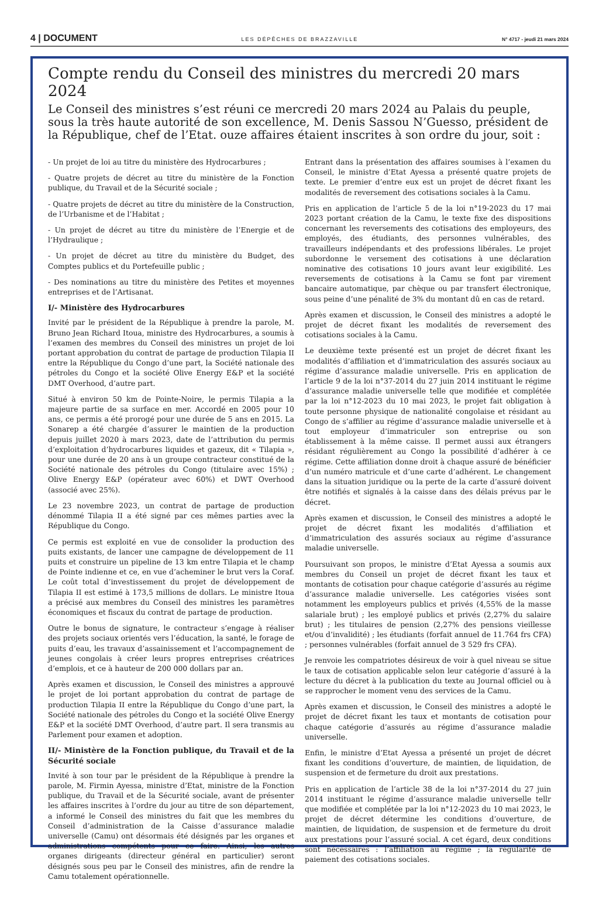4 | DOCUMENT LES DÉPÊCHES DE BRAZZAVILLE N° 4717 - jeudi 21 mars 2024
Compte rendu du Conseil des ministres du mercredi 20 mars 2024
Le Conseil des ministres s’est réuni ce mercredi 20 mars 2024 au Palais du peuple, sous la très haute autorité de son excellence, M. Denis Sassou N’Guesso, président de la République, chef de l’Etat. ouze affaires étaient inscrites à son ordre du jour, soit :
- Un projet de loi au titre du ministère des Hydrocarbures ;
- Quatre projets de décret au titre du ministère de la Fonction publique, du Travail et de la Sécurité sociale ;
- Quatre projets de décret au titre du ministère de la Construction, de l’Urbanisme et de l’Habitat ;
- Un projet de décret au titre du ministère de l’Energie et de l’Hydraulique ;
- Un projet de décret au titre du ministère du Budget, des Comptes publics et du Portefeuille public ;
- Des nominations au titre du ministère des Petites et moyennes entreprises et de l’Artisanat.
I/- Ministère des Hydrocarbures
Invité par le président de la République à prendre la parole, M. Bruno Jean Richard Itoua, ministre des Hydrocarbures, a soumis à l’examen des membres du Conseil des ministres un projet de loi portant approbation du contrat de partage de production Tilapia II entre la République du Congo d’une part, la Société nationale des pétroles du Congo et la société Olive Energy E&P et la société DMT Overhood, d’autre part.
Situé à environ 50 km de Pointe-Noire, le permis Tilapia a la majeure partie de sa surface en mer. Accordé en 2005 pour 10 ans, ce permis a été prorogé pour une durée de 5 ans en 2015. La Sonarep a été chargée d’assurer le maintien de la production depuis juillet 2020 à mars 2023, date de l’attribution du permis d’exploitation d’hydrocarbures liquides et gazeux, dit « Tilapia », pour une durée de 20 ans à un groupe contracteur constitué de la Société nationale des pétroles du Congo (titulaire avec 15%) ; Olive Energy E&P (opérateur avec 60%) et DWT Overhood (associé avec 25%).
Le 23 novembre 2023, un contrat de partage de production dénommé Tilapia II a été signé par ces mêmes parties avec la République du Congo.
Ce permis est exploité en vue de consolider la production des puits existants, de lancer une campagne de développement de 11 puits et construire un pipeline de 13 km entre Tilapia et le champ de Pointe indienne et ce, en vue d’acheminer le brut vers la Coraf. Le coût total d’investissement du projet de développement de Tilapia II est estimé à 173,5 millions de dollars. Le ministre Itoua a précisé aux membres du Conseil des ministres les paramètres économiques et fiscaux du contrat de partage de production.
Outre le bonus de signature, le contracteur s’engage à réaliser des projets sociaux orientés vers l’éducation, la santé, le forage de puits d’eau, les travaux d’assainissement et l’accompagnement de jeunes congolais à créer leurs propres entreprises créatrices d’emplois, et ce à hauteur de 200 000 dollars par an.
Après examen et discussion, le Conseil des ministres a approuvé le projet de loi portant approbation du contrat de partage de production Tilapia II entre la République du Congo d’une part, la Société nationale des pétroles du Congo et la société Olive Energy E&P et la société DMT Overhood, d’autre part. Il sera transmis au Parlement pour examen et adoption.
II/- Ministère de la Fonction publique, du Travail et de la Sécurité sociale
Invité à son tour par le président de la République à prendre la parole, M. Firmin Ayessa, ministre d’Etat, ministre de la Fonction publique, du Travail et de la Sécurité sociale, avant de présenter les affaires inscrites à l’ordre du jour au titre de son département, a informé le Conseil des ministres du fait que les membres du Conseil d’administration de la Caisse d’assurance maladie universelle (Camu) ont désormais été désignés par les organes et administrations compétents pour ce faire. Ainsi, les autres organes dirigeants (directeur général en particulier) seront désignés sous peu par le Conseil des ministres, afin de rendre la Camu totalement opérationnelle.
Entrant dans la présentation des affaires soumises à l’examen du Conseil, le ministre d’Etat Ayessa a présenté quatre projets de texte. Le premier d’entre eux est un projet de décret fixant les modalités de reversement des cotisations sociales à la Camu.
Pris en application de l’article 5 de la loi n°19-2023 du 17 mai 2023 portant création de la Camu, le texte fixe des dispositions concernant les reversements des cotisations des employeurs, des employés, des étudiants, des personnes vulnérables, des travailleurs indépendants et des professions libérales. Le projet subordonne le versement des cotisations à une déclaration nominative des cotisations 10 jours avant leur exigibilité. Les reversements de cotisations à la Camu se font par virement bancaire automatique, par chèque ou par transfert électronique, sous peine d’une pénalité de 3% du montant dû en cas de retard.
Après examen et discussion, le Conseil des ministres a adopté le projet de décret fixant les modalités de reversement des cotisations sociales à la Camu.
Le deuxième texte présenté est un projet de décret fixant les modalités d’affiliation et d’immatriculation des assurés sociaux au régime d’assurance maladie universelle. Pris en application de l’article 9 de la loi n°37-2014 du 27 juin 2014 instituant le régime d’assurance maladie universelle telle que modifiée et complétée par la loi n°12-2023 du 10 mai 2023, le projet fait obligation à toute personne physique de nationalité congolaise et résidant au Congo de s’affilier au régime d’assurance maladie universelle et à tout employeur d’immatriculer son entreprise ou son établissement à la même caisse. Il permet aussi aux étrangers résidant régulièrement au Congo la possibilité d’adhérer à ce régime. Cette affiliation donne droit à chaque assuré de bénéficier d’un numéro matricule et d’une carte d’adhérent. Le changement dans la situation juridique ou la perte de la carte d’assuré doivent être notifiés et signalés à la caisse dans des délais prévus par le décret.
Après examen et discussion, le Conseil des ministres a adopté le projet de décret fixant les modalités d’affiliation et d’immatriculation des assurés sociaux au régime d’assurance maladie universelle.
Poursuivant son propos, le ministre d’Etat Ayessa a soumis aux membres du Conseil un projet de décret fixant les taux et montants de cotisation pour chaque catégorie d’assurés au régime d’assurance maladie universelle. Les catégories visées sont notamment les employeurs publics et privés (4,55% de la masse salariale brut) ; les employé publics et privés (2,27% du salaire brut) ; les titulaires de pension (2,27% des pensions vieillesse et/ou d’invalidité) ; les étudiants (forfait annuel de 11.764 frs CFA) ; personnes vulnérables (forfait annuel de 3 529 frs CFA).
Je renvoie les compatriotes désireux de voir à quel niveau se situe le taux de cotisation applicable selon leur catégorie d’assuré à la lecture du décret à la publication du texte au Journal officiel ou à se rapprocher le moment venu des services de la Camu.
Après examen et discussion, le Conseil des ministres a adopté le projet de décret fixant les taux et montants de cotisation pour chaque catégorie d’assurés au régime d’assurance maladie universelle.
Enfin, le ministre d’Etat Ayessa a présenté un projet de décret fixant les conditions d’ouverture, de maintien, de liquidation, de suspension et de fermeture du droit aux prestations.
Pris en application de l’article 38 de la loi n°37-2014 du 27 juin 2014 instituant le régime d’assurance maladie universelle tellr que modifiée et complétée par la loi n°12-2023 du 10 mai 2023, le projet de décret détermine les conditions d’ouverture, de maintien, de liquidation, de suspension et de fermeture du droit aux prestations pour l’assuré social. A cet égard, deux conditions sont nécessaires : l’affiliation au régime ; la régularité de paiement des cotisations sociales.